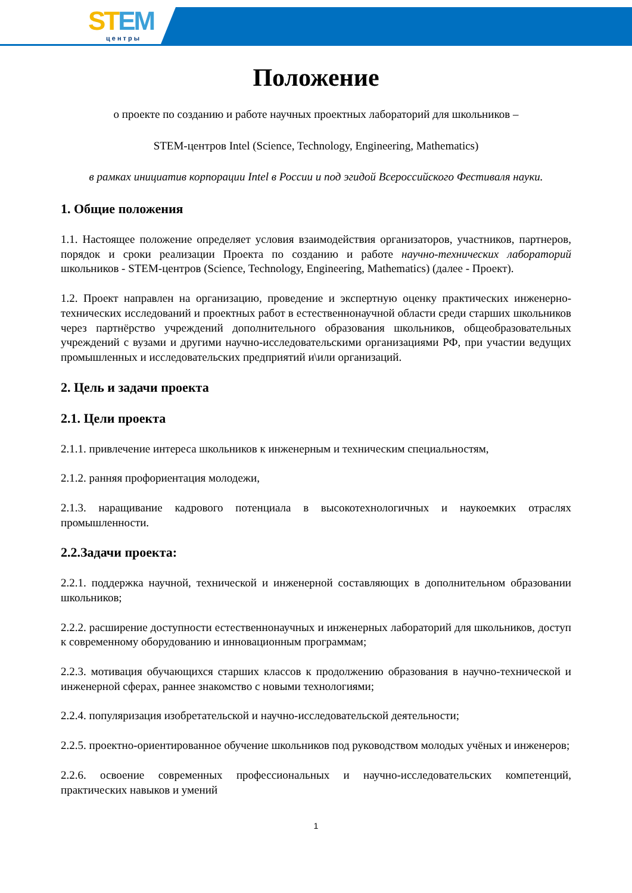STEM
центры
Положение
о проекте по созданию и работе научных проектных лабораторий для школьников –
STEM-центров Intel (Science, Technology, Engineering, Mathematics)
в рамках инициатив корпорации Intel в России и под эгидой Всероссийского Фестиваля науки.
1. Общие положения
1.1. Настоящее положение определяет условия взаимодействия организаторов, участников, партнеров, порядок и сроки реализации Проекта по созданию и работе научно-технических лабораторий школьников - STEM-центров (Science, Technology, Engineering, Mathematics) (далее - Проект).
1.2. Проект направлен на организацию, проведение и экспертную оценку практических инженерно-технических исследований и проектных работ в естественнонаучной области среди старших школьников через партнёрство учреждений дополнительного образования школьников, общеобразовательных учреждений с вузами и другими научно-исследовательскими организациями РФ, при участии ведущих промышленных и исследовательских предприятий и\или организаций.
2. Цель и задачи проекта
2.1. Цели проекта
2.1.1. привлечение интереса школьников к инженерным и техническим специальностям,
2.1.2. ранняя профориентация молодежи,
2.1.3. наращивание кадрового потенциала в высокотехнологичных и наукоемких отраслях промышленности.
2.2.Задачи проекта:
2.2.1. поддержка научной, технической и инженерной составляющих в дополнительном образовании школьников;
2.2.2. расширение доступности естественнонаучных и инженерных лабораторий для школьников, доступ к современному оборудованию и инновационным программам;
2.2.3. мотивация обучающихся старших классов к продолжению образования в научно-технической и инженерной сферах, раннее знакомство с новыми технологиями;
2.2.4. популяризация изобретательской и научно-исследовательской деятельности;
2.2.5. проектно-ориентированное обучение школьников под руководством молодых учёных и инженеров;
2.2.6. освоение современных профессиональных и научно-исследовательских компетенций, практических навыков и умений
1